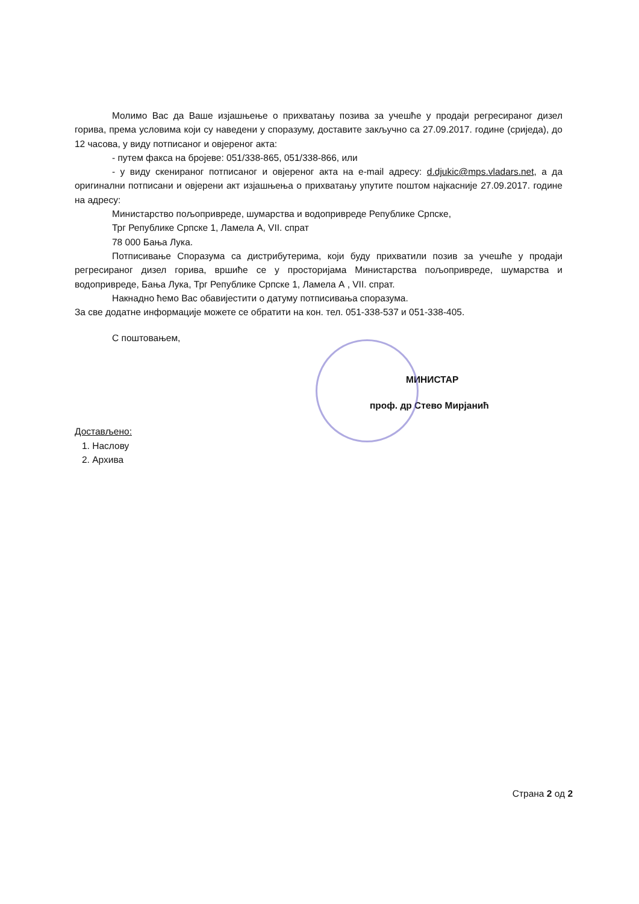Молимо Вас да Ваше изјашњење о прихватању позива за учешће у продаји регресираног дизел горива, према условима који су наведени у споразуму, доставите закључно са 27.09.2017. године (сриједа), до 12 часова, у виду потписаног и овјереног акта:
- путем факса на бројеве: 051/338-865, 051/338-866, или
- у виду скенираног потписаног и овјереног акта на e-mail адресу: d.djukic@mps.vladars.net, а да оригинални потписани и овјерени акт изјашњења о прихватању упутите поштом најкасније 27.09.2017. године на адресу:
Министарство пољопривреде, шумарства и водопривреде Републике Српске,
Трг Републике Српске 1, Ламела А, VII. спрат
78 000 Бања Лука.
Потписивање Споразума са дистрибутерима, који буду прихватили позив за учешће у продаји регресираног дизел горива, вршиће се у просторијама Министарства пољопривреде, шумарства и водопривреде, Бања Лука, Трг Републике Српске 1, Ламела А , VII. спрат.
Накнадно ћемо Вас обавијестити о датуму потписивања споразума.
За све додатне информације можете се обратити на кон. тел. 051-338-537 и 051-338-405.
С поштовањем,
МИНИСТАР
проф. др Стево Мирјанић
Достављено:
1. Наслову
2. Архива
Страна 2 од 2